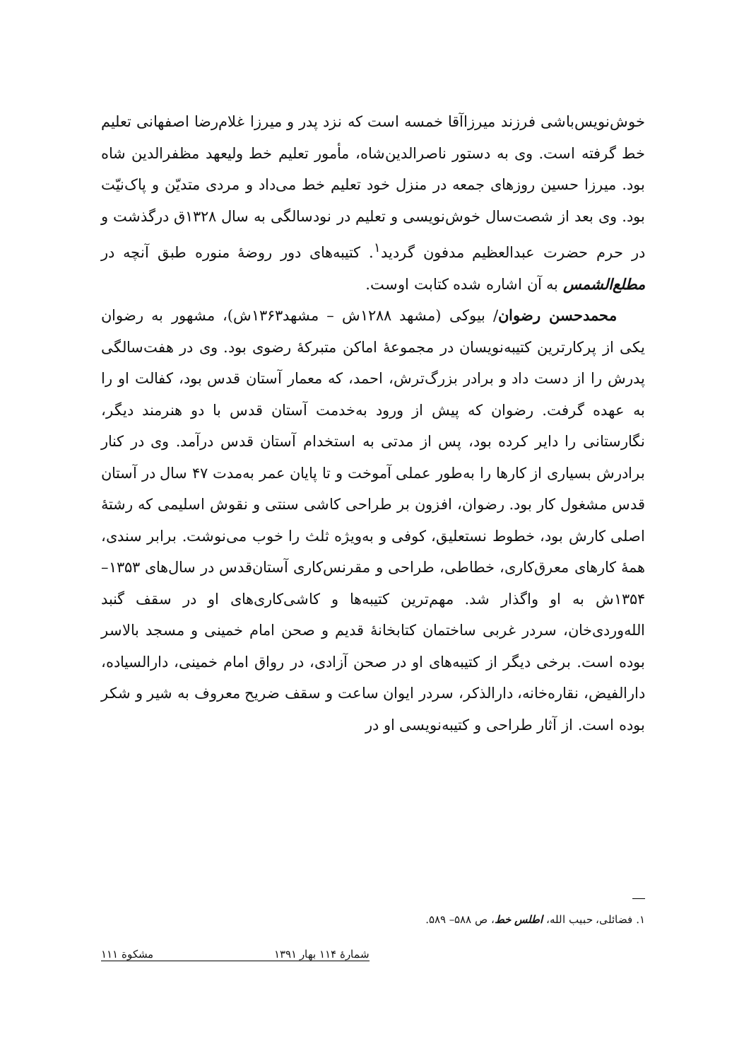خوش‌نویس‌باشی فرزند میرزاآقا خمسه است که نزد پدر و میرزا غلام‌رضا اصفهانی تعلیم خط گرفته است. وی به دستور ناصرالدین‌شاه، مأمور تعلیم خط ولیعهد مظفرالدین شاه بود. میرزا حسین روزهای جمعه در منزل خود تعلیم خط می‌داد و مردی متدیّن و پاک‌نیّت بود. وی بعد از شصت‌سال خوش‌نویسی و تعلیم در نودسالگی به سال ۱۳۲۸ق درگذشت و در حرم حضرت عبدالعظیم مدفون گردید<sup>۱</sup>. کتیبه‌های دور روضهٔ منوره طبق آنچه در مطلع‌الشمس به آن اشاره شده کتابت اوست.
محمدحسن رضوان/ بیوکی (مشهد ۱۲۸۸ش – مشهد۱۳۶۳ش)، مشهور به رضوان یکی از پرکارترین کتیبه‌نویسان در مجموعهٔ اماکن متبرکهٔ رضوی بود. وی در هفت‌سالگی پدرش را از دست داد و برادر بزرگ‌ترش، احمد، که معمار آستان قدس بود، کفالت او را به عهده گرفت. رضوان که پیش از ورود به‌خدمت آستان قدس با دو هنرمند دیگر، نگارستانی را دایر کرده بود، پس از مدتی به استخدام آستان قدس درآمد. وی در کنار برادرش بسیاری از کارها را به‌طور عملی آموخت و تا پایان عمر به‌مدت ۴۷ سال در آستان قدس مشغول کار بود. رضوان، افزون بر طراحی کاشی سنتی و نقوش اسلیمی که رشتهٔ اصلی کارش بود، خطوط نستعلیق، کوفی و به‌ویژه ثلث را خوب می‌نوشت. برابر سندی، همهٔ کارهای معرق‌کاری، خطاطی، طراحی و مقرنس‌کاری آستان‌قدس در سال‌های ۱۳۵۳– ۱۳۵۴ش به او واگذار شد. مهم‌ترین کتیبه‌ها و کاشی‌کاری‌های او در سقف گنبد الله‌وردی‌خان، سردر غربی ساختمان کتابخانهٔ قدیم و صحن امام خمینی و مسجد بالاسر بوده است. برخی دیگر از کتیبه‌های او در صحن آزادی، در رواق امام خمینی، دارالسیاده، دارالفیض، نقاره‌خانه، دارالذکر، سردر ایوان ساعت و سقف ضریح معروف به شیر و شکر بوده است. از آثار طراحی و کتیبه‌نویسی او در
۱. فضائلی، حبیب الله، اطلس خط، ص ۵۸۸– ۵۸۹.
شمارهٔ ۱۱۴ بهار ۱۳۹۱ مشکوة ۱۱۱